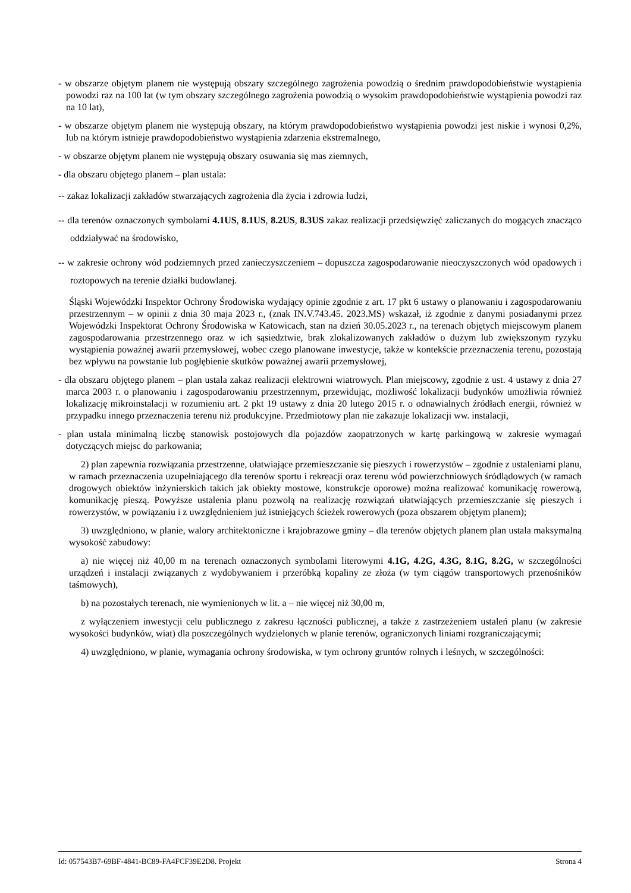- w obszarze objętym planem nie występują obszary szczególnego zagrożenia powodzią o średnim prawdopodobieństwie wystąpienia powodzi raz na 100 lat (w tym obszary szczególnego zagrożenia powodzią o wysokim prawdopodobieństwie wystąpienia powodzi raz na 10 lat),
- w obszarze objętym planem nie występują obszary, na którym prawdopodobieństwo wystąpienia powodzi jest niskie i wynosi 0,2%, lub na którym istnieje prawdopodobieństwo wystąpienia zdarzenia ekstremalnego,
- w obszarze objętym planem nie występują obszary osuwania się mas ziemnych,
- dla obszaru objętego planem – plan ustala:
-- zakaz lokalizacji zakładów stwarzających zagrożenia dla życia i zdrowia ludzi,
-- dla terenów oznaczonych symbolami 4.1US, 8.1US, 8.2US, 8.3US zakaz realizacji przedsięwzięć zaliczanych do mogących znacząco oddziaływać na środowisko,
-- w zakresie ochrony wód podziemnych przed zanieczyszczeniem – dopuszcza zagospodarowanie nieoczyszczonych wód opadowych i roztopowych na terenie działki budowlanej.
Śląski Wojewódzki Inspektor Ochrony Środowiska wydający opinie zgodnie z art. 17 pkt 6 ustawy o planowaniu i zagospodarowaniu przestrzennym – w opinii z dnia 30 maja 2023 r., (znak IN.V.743.45. 2023.MS) wskazał, iż zgodnie z danymi posiadanymi przez Wojewódzki Inspektorat Ochrony Środowiska w Katowicach, stan na dzień 30.05.2023 r., na terenach objętych miejscowym planem zagospodarowania przestrzennego oraz w ich sąsiedztwie, brak zlokalizowanych zakładów o dużym lub zwiększonym ryzyku wystąpienia poważnej awarii przemysłowej, wobec czego planowane inwestycje, także w kontekście przeznaczenia terenu, pozostają bez wpływu na powstanie lub pogłębienie skutków poważnej awarii przemysłowej,
- dla obszaru objętego planem – plan ustala zakaz realizacji elektrowni wiatrowych. Plan miejscowy, zgodnie z ust. 4 ustawy z dnia 27 marca 2003 r. o planowaniu i zagospodarowaniu przestrzennym, przewidując, możliwość lokalizacji budynków umożliwia również lokalizację mikroinstalacji w rozumieniu art. 2 pkt 19 ustawy z dnia 20 lutego 2015 r. o odnawialnych źródłach energii, również w przypadku innego przeznaczenia terenu niż produkcyjne. Przedmiotowy plan nie zakazuje lokalizacji ww. instalacji,
- plan ustala minimalną liczbę stanowisk postojowych dla pojazdów zaopatrzonych w kartę parkingową w zakresie wymagań dotyczących miejsc do parkowania;
2) plan zapewnia rozwiązania przestrzenne, ułatwiające przemieszczanie się pieszych i rowerzystów – zgodnie z ustaleniami planu, w ramach przeznaczenia uzupełniającego dla terenów sportu i rekreacji oraz terenu wód powierzchniowych śródlądowych (w ramach drogowych obiektów inżynierskich takich jak obiekty mostowe, konstrukcje oporowe) można realizować komunikację rowerową, komunikację pieszą. Powyższe ustalenia planu pozwolą na realizację rozwiązań ułatwiających przemieszczanie się pieszych i rowerzystów, w powiązaniu i z uwzględnieniem już istniejących ścieżek rowerowych (poza obszarem objętym planem);
3) uwzględniono, w planie, walory architektoniczne i krajobrazowe gminy – dla terenów objętych planem plan ustala maksymalną wysokość zabudowy:
a) nie więcej niż 40,00 m na terenach oznaczonych symbolami literowymi 4.1G, 4.2G, 4.3G, 8.1G, 8.2G, w szczególności urządzeń i instalacji związanych z wydobywaniem i przeróbką kopaliny ze złoża (w tym ciągów transportowych przenośników taśmowych),
b) na pozostałych terenach, nie wymienionych w lit. a – nie więcej niż 30,00 m,
z wyłączeniem inwestycji celu publicznego z zakresu łączności publicznej, a także z zastrzeżeniem ustaleń planu (w zakresie wysokości budynków, wiat) dla poszczególnych wydzielonych w planie terenów, ograniczonych liniami rozgraniczającymi;
4) uwzględniono, w planie, wymagania ochrony środowiska, w tym ochrony gruntów rolnych i leśnych, w szczególności:
Id: 057543B7-69BF-4841-BC89-FA4FCF39E2D8. Projekt Strona 4